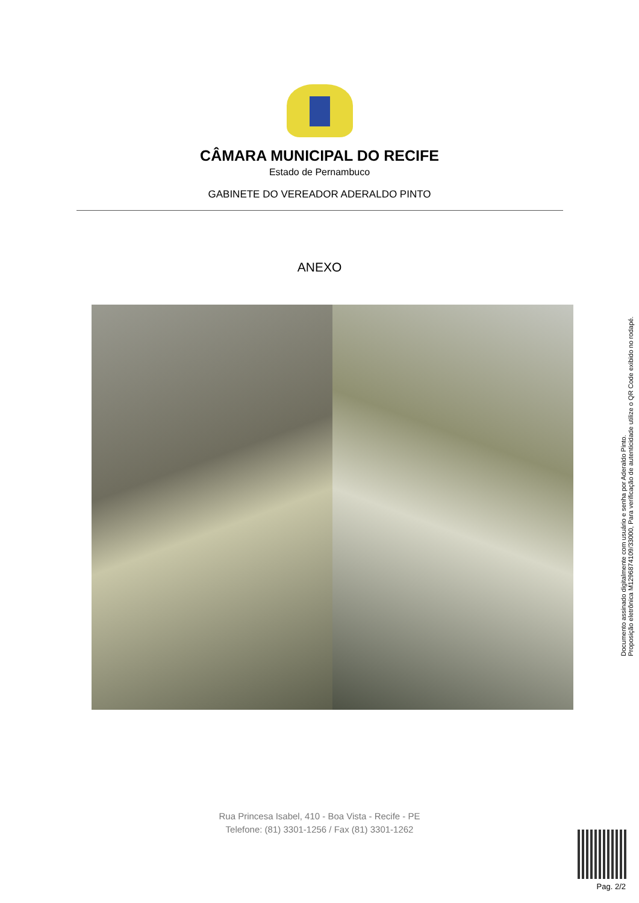CÂMARA MUNICIPAL DO RECIFE
Estado de Pernambuco
GABINETE DO VEREADOR ADERALDO PINTO
ANEXO
Documento assinado digitalmente com usuário e senha por Aderaldo Pinto.
Proposição eletrônica M1296874109/33000, Para verificação de autenticidade utilize o QR Code exibido no rodapé.
Rua Princesa Isabel, 410 - Boa Vista - Recife - PE
Telefone: (81) 3301-1256 / Fax (81) 3301-1262
Pag. 2/2